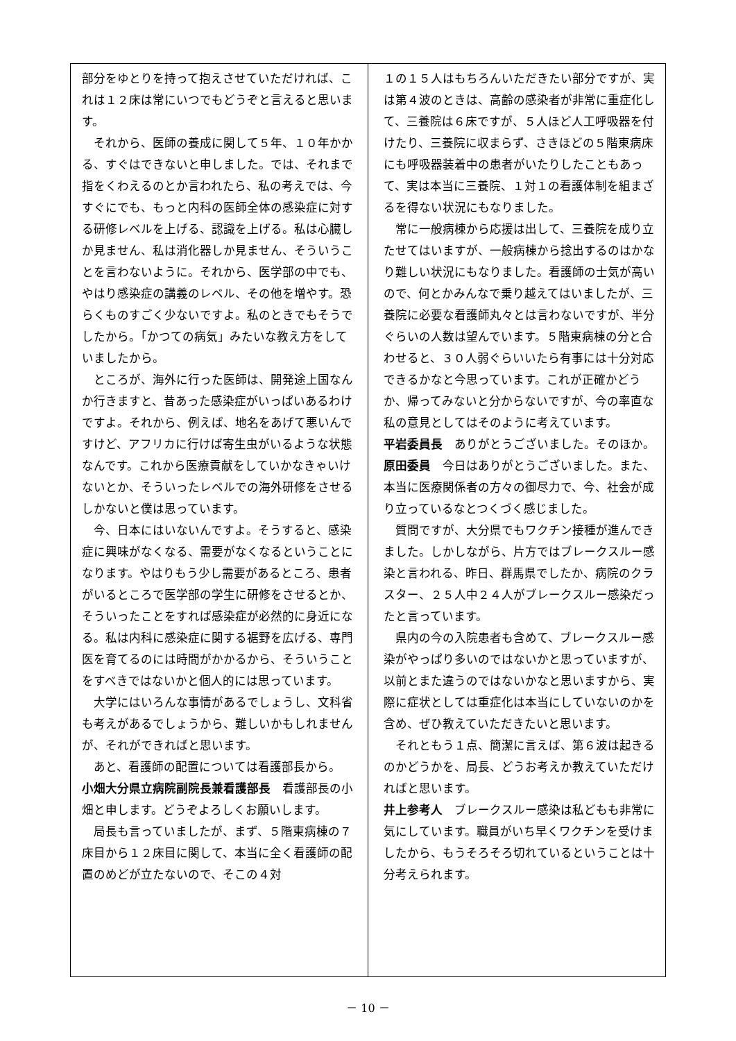部分をゆとりを持って抱えさせていただければ、これは１２床は常にいつでもどうぞと言えると思います。
それから、医師の養成に関して５年、１０年かかる、すぐはできないと申しました。では、それまで指をくわえるのとか言われたら、私の考えでは、今すぐにでも、もっと内科の医師全体の感染症に対する研修レベルを上げる、認識を上げる。私は心臓しか見ません、私は消化器しか見ません、そういうことを言わないように。それから、医学部の中でも、やはり感染症の講義のレベル、その他を増やす。恐らくものすごく少ないですよ。私のときでもそうでしたから。「かつての病気」みたいな教え方をしていましたから。
ところが、海外に行った医師は、開発途上国なんか行きますと、昔あった感染症がいっぱいあるわけですよ。それから、例えば、地名をあげて悪いんですけど、アフリカに行けば寄生虫がいるような状態なんです。これから医療貢献をしていかなきゃいけないとか、そういったレベルでの海外研修をさせるしかないと僕は思っています。
今、日本にはいないんですよ。そうすると、感染症に興味がなくなる、需要がなくなるということになります。やはりもう少し需要があるところ、患者がいるところで医学部の学生に研修をさせるとか、そういったことをすれば感染症が必然的に身近になる。私は内科に感染症に関する裾野を広げる、専門医を育てるのには時間がかかるから、そういうことをすべきではないかと個人的には思っています。
大学にはいろんな事情があるでしょうし、文科省も考えがあるでしょうから、難しいかもしれませんが、それができればと思います。
あと、看護師の配置については看護部長から。
小畑大分県立病院副院長兼看護部長　看護部長の小畑と申します。どうぞよろしくお願いします。
局長も言っていましたが、まず、５階東病棟の７床目から１２床目に関して、本当に全く看護師の配置のめどが立たないので、そこの４対
１の１５人はもちろんいただきたい部分ですが、実は第４波のときは、高齢の感染者が非常に重症化して、三養院は６床ですが、５人ほど人工呼吸器を付けたり、三養院に収まらず、さきほどの５階東病床にも呼吸器装着中の患者がいたりしたこともあって、実は本当に三養院、１対１の看護体制を組まざるを得ない状況にもなりました。
常に一般病棟から応援は出して、三養院を成り立たせてはいますが、一般病棟から捻出するのはかなり難しい状況にもなりました。看護師の士気が高いので、何とかみんなで乗り越えてはいましたが、三養院に必要な看護師丸々とは言わないですが、半分ぐらいの人数は望んでいます。５階東病棟の分と合わせると、３０人弱ぐらいいたら有事には十分対応できるかなと今思っています。これが正確かどうか、帰ってみないと分からないですが、今の率直な私の意見としてはそのように考えています。
平岩委員長　ありがとうございました。そのほか。
原田委員　今日はありがとうございました。また、本当に医療関係者の方々の御尽力で、今、社会が成り立っているなとつくづく感じました。
質問ですが、大分県でもワクチン接種が進んできました。しかしながら、片方ではブレークスルー感染と言われる、昨日、群馬県でしたか、病院のクラスター、２５人中２４人がブレークスルー感染だったと言っています。
県内の今の入院患者も含めて、ブレークスルー感染がやっぱり多いのではないかと思っていますが、以前とまた違うのではないかなと思いますから、実際に症状としては重症化は本当にしていないのかを含め、ぜひ教えていただきたいと思います。
それともう１点、簡潔に言えば、第６波は起きるのかどうかを、局長、どうお考えか教えていただければと思います。
井上参考人　ブレークスルー感染は私どもも非常に気にしています。職員がいち早くワクチンを受けましたから、もうそろそろ切れているということは十分考えられます。
－ 10 －